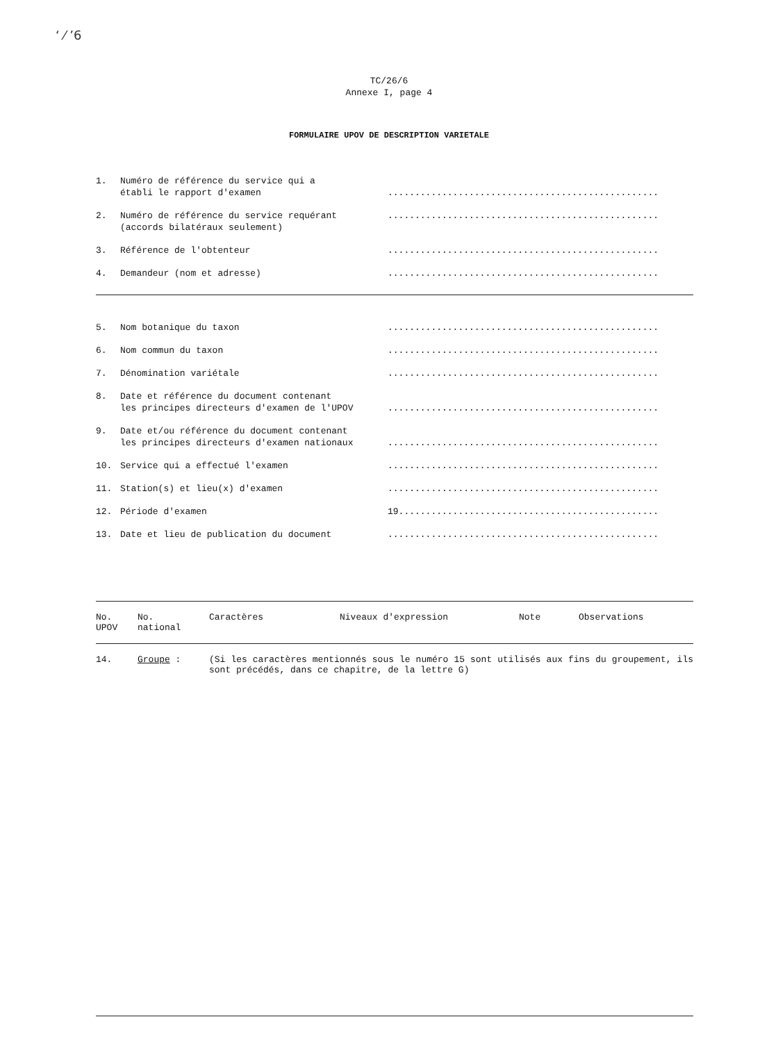ʻ ⁄ ʼ6
TC/26/6
Annexe I, page 4
FORMULAIRE UPOV DE DESCRIPTION VARIETALE
1. Numéro de référence du service qui a
établi le rapport d'examen
..................................................
2. Numéro de référence du service requérant
(accords bilatéraux seulement)
..................................................
3. Référence de l'obtenteur ..................................................
4. Demandeur (nom et adresse) ..................................................
5. Nom botanique du taxon ..................................................
6. Nom commun du taxon ..................................................
7. Dénomination variétale ..................................................
8. Date et référence du document contenant
les principes directeurs d'examen de l'UPOV
..................................................
9. Date et/ou référence du document contenant
les principes directeurs d'examen nationaux
..................................................
10. Service qui a effectué l'examen ..................................................
11. Station(s) et lieu(x) d'examen ..................................................
12. Période d'examen 19................................................
13. Date et lieu de publication du document ..................................................
| No. UPOV | No. national | Caractères | Niveaux d'expression | Note | Observations |
| --- | --- | --- | --- | --- | --- |
| 14. | Groupe : | (Si les caractères mentionnés sous le numéro 15 sont utilisés aux fins du groupement, ils sont précédés, dans ce chapitre, de la lettre G) |